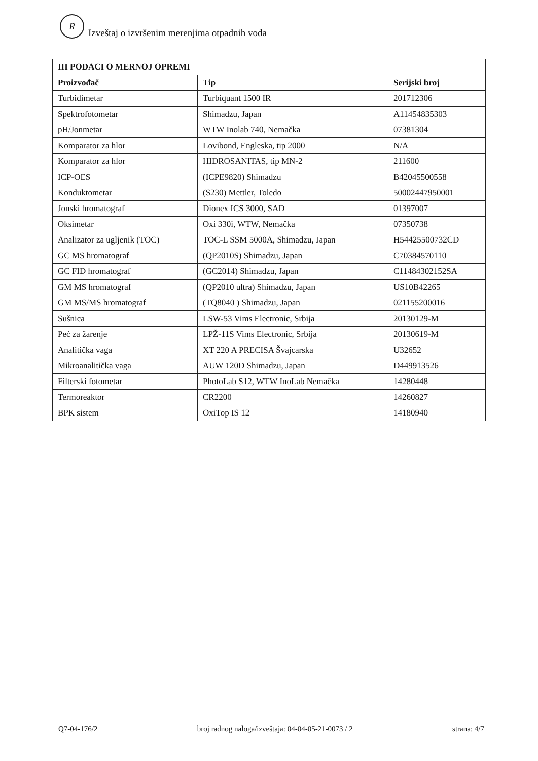R Izveštaj o izvršenim merenjima otpadnih voda
| III PODACI O MERNOJ OPREMI | | |
| --- | --- | --- |
| Proizvođač | Tip | Serijski broj |
| Turbidimetar | Turbiquant 1500 IR | 201712306 |
| Spektrofotometar | Shimadzu, Japan | A11454835303 |
| pH/Jonmetar | WTW Inolab 740, Nemačka | 07381304 |
| Komparator za hlor | Lovibond, Engleska, tip 2000 | N/A |
| Komparator za hlor | HIDROSANITAS, tip MN-2 | 211600 |
| ICP-OES | (ICPE9820) Shimadzu | B42045500558 |
| Konduktometar | (S230) Mettler, Toledo | 50002447950001 |
| Jonski hromatograf | Dionex ICS 3000, SAD | 01397007 |
| Oksimetar | Oxi 330i, WTW, Nemačka | 07350738 |
| Analizator za ugljenik (TOC) | TOC-L SSM 5000A, Shimadzu, Japan | H54425500732CD |
| GC MS hromatograf | (QP2010S) Shimadzu, Japan | C70384570110 |
| GC FID hromatograf | (GC2014) Shimadzu, Japan | C11484302152SA |
| GM MS hromatograf | (QP2010 ultra) Shimadzu, Japan | US10B42265 |
| GM MS/MS hromatograf | (TQ8040 ) Shimadzu, Japan | 021155200016 |
| Sušnica | LSW-53 Vims Electronic, Srbija | 20130129-M |
| Peć za žarenje | LPŽ-11S Vims Electronic, Srbija | 20130619-M |
| Analitička vaga | XT 220 A PRECISA Švajcarska | U32652 |
| Mikroanalitička vaga | AUW 120D Shimadzu, Japan | D449913526 |
| Filterski fotometar | PhotoLab S12, WTW InoLab Nemačka | 14280448 |
| Termoreaktor | CR2200 | 14260827 |
| BPK sistem | OxiTop IS 12 | 14180940 |
Q7-04-176/2 broj radnog naloga/izveštaja: 04-04-05-21-0073 / 2 strana: 4/7